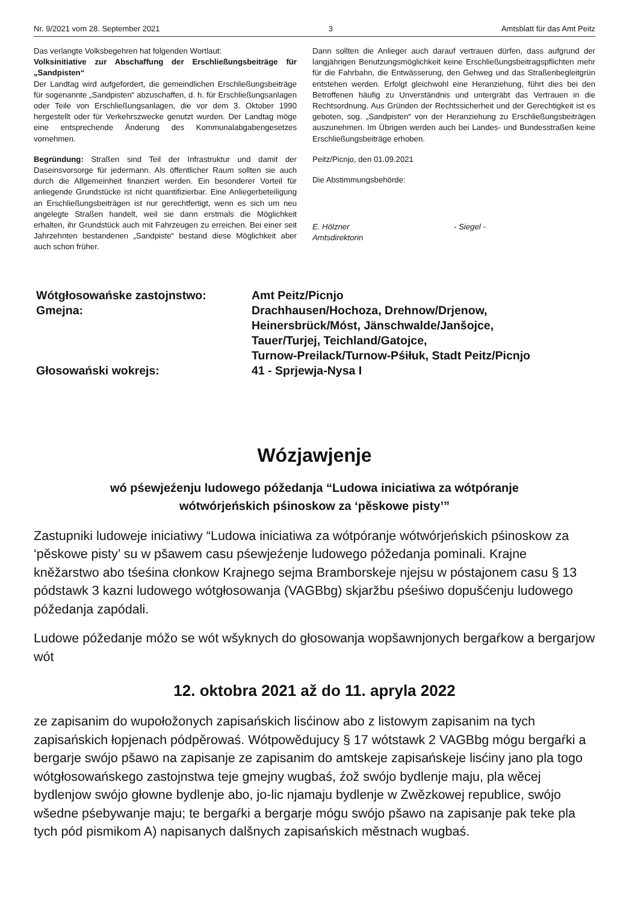Nr. 9/2021 vom 28. September 2021 3 Amtsblatt für das Amt Peitz
Das verlangte Volksbegehren hat folgenden Wortlaut:
Volksinitiative zur Abschaffung der Erschließungsbeiträge für „Sandpisten“
Der Landtag wird aufgefordert, die gemeindlichen Erschließungsbeiträge für sogenannte „Sandpisten“ abzuschaffen, d. h. für Erschließungsanlagen oder Teile von Erschließungsanlagen, die vor dem 3. Oktober 1990 hergestellt oder für Verkehrszwecke genutzt wurden. Der Landtag möge eine entsprechende Änderung des Kommunalabgabengesetzes vornehmen.
Begründung: Straßen sind Teil der Infrastruktur und damit der Daseinsvorsorge für jedermann. Als öffentlicher Raum sollten sie auch durch die Allgemeinheit finanziert werden. Ein besonderer Vorteil für anliegende Grundstücke ist nicht quantifizierbar. Eine Anliegerbeteiligung an Erschließungsbeiträgen ist nur gerechtfertigt, wenn es sich um neu angelegte Straßen handelt, weil sie dann erstmals die Möglichkeit erhalten, ihr Grundstück auch mit Fahrzeugen zu erreichen. Bei einer seit Jahrzehnten bestandenen „Sandpiste“ bestand diese Möglichkeit aber auch schon früher.
Dann sollten die Anlieger auch darauf vertrauen dürfen, dass aufgrund der langjährigen Benutzungsmöglichkeit keine Erschließungsbeitragspflichten mehr für die Fahrbahn, die Entwässerung, den Gehweg und das Straßenbegleitgrün entstehen werden. Erfolgt gleichwohl eine Heranziehung, führt dies bei den Betroffenen häufig zu Unverständnis und untergräbt das Vertrauen in die Rechtsordnung. Aus Gründen der Rechtssicherheit und der Gerechtigkeit ist es geboten, sog. „Sandpisten“ von der Heranziehung zu Erschließungsbeiträgen auszunehmen. Im Übrigen werden auch bei Landes- und Bundesstraßen keine Erschließungsbeiträge erhoben.
Peitz/Picnjo, den 01.09.2021
Die Abstimmungsbehörde:
E. Hölzner
Amtsdirektorin
- Siegel -
| Wótgłosowańske zastojnstwo: | Amt Peitz/Picnjo |
| Gmejna: | Drachhausen/Hochoza, Drehnow/Drjenow, Heinersbrück/Móst, Jänschwalde/Janšojce, Tauer/Turjej, Teichland/Gatojce, Turnow-Preilack/Turnow-Pśiłuk, Stadt Peitz/Picnjo |
| Głosowański wokrejs: | 41 - Sprjewja-Nysa I |
Wózjawjenje
wó pśewjeźenju ludowego póžedanja “Ludowa iniciatiwa za wótpóranje
wótwórjeńskich pśinoskow za ‘pěskowe pisty’”
Zastupniki ludoweje iniciatiwy “Ludowa iniciatiwa za wótpóranje wótwórjeńskich pśinoskow za ‘pěskowe pisty’ su w pšawem casu pśewjeźenje ludowego póžedanja pominali. Krajne kněžarstwo abo tśeśina cłonkow Krajnego sejma Bramborskeje njejsu w póstajonem casu § 13 pódstawk 3 kazni ludowego wótgłosowanja (VAGBbg) skjaržbu pśeśiwo dopušćenju ludowego póžedanja zapódali.
Ludowe póžedanje móžo se wót wšyknych do głosowanja wopšawnjonych bergaŕkow a bergarjow wót
12. oktobra 2021 až do 11. apryla 2022
ze zapisanim do wupołožonych zapisańskich lisćinow abo z listowym zapisanim na tych zapisańskich łopjenach pódpěrowaś. Wótpowědujucy § 17 wótstawk 2 VAGBbg mógu bergaŕki a bergarje swójo pšawo na zapisanje ze zapisanim do amtskeje zapisańskeje lisćiny jano pla togo wótgłosowańskego zastojnstwa teje gmejny wugbaś, źož swójo bydlenje maju, pla wěcej bydlenjow swójo głowne bydlenje abo, jo-lic njamaju bydlenje w Zwězkowej republice, swójo wšedne pśebywanje maju; te bergaŕki a bergarje mógu swójo pšawo na zapisanje pak teke pla tych pód pismikom A) napisanych dalšnych zapisańskich městnach wugbaś.